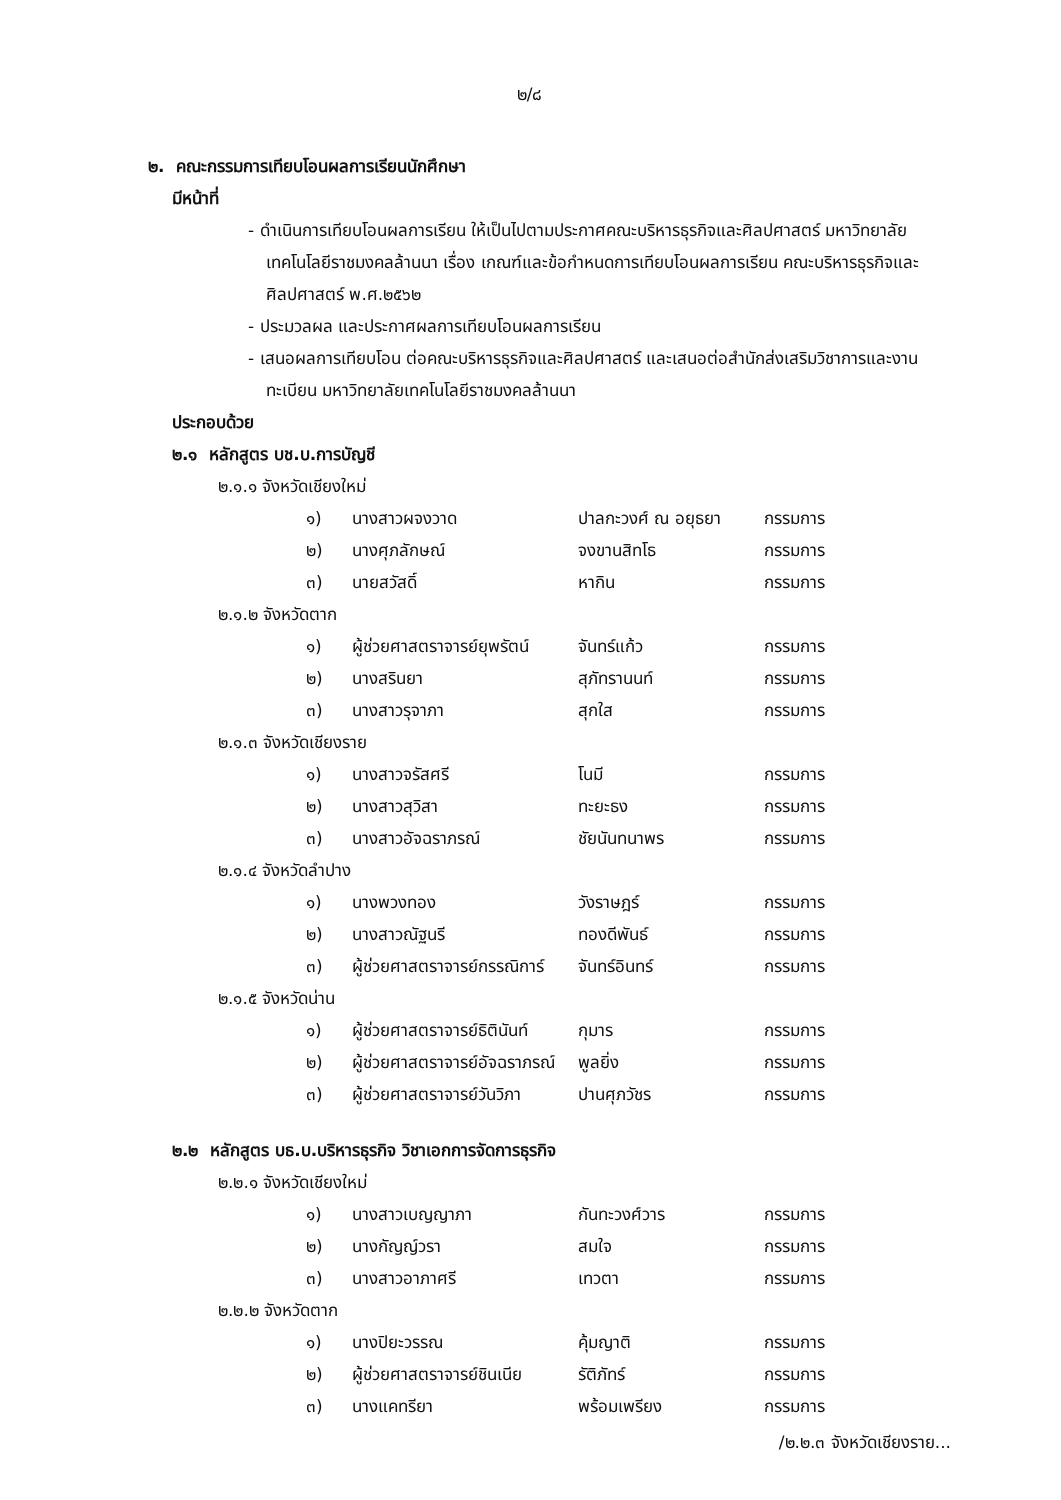๒/๘
๒. คณะกรรมการเทียบโอนผลการเรียนนักศึกษา
มีหน้าที่
- ดำเนินการเทียบโอนผลการเรียน ให้เป็นไปตามประกาศคณะบริหารธุรกิจและศิลปศาสตร์ มหาวิทยาลัยเทคโนโลยีราชมงคลล้านนา เรื่อง เกณฑ์และข้อกำหนดการเทียบโอนผลการเรียน คณะบริหารธุรกิจและศิลปศาสตร์ พ.ศ.๒๕๖๒
- ประมวลผล และประกาศผลการเทียบโอนผลการเรียน
- เสนอผลการเทียบโอน ต่อคณะบริหารธุรกิจและศิลปศาสตร์ และเสนอต่อสำนักส่งเสริมวิชาการและงานทะเบียน มหาวิทยาลัยเทคโนโลยีราชมงคลล้านนา
ประกอบด้วย
๒.๑ หลักสูตร บช.บ.การบัญชี
๒.๑.๑ จังหวัดเชียงใหม่
| ๑) | นางสาวผจงวาด | ปาลกะวงศ์ ณ อยุธยา | กรรมการ |
| ๒) | นางศุภลักษณ์ | จงขานสิทโธ | กรรมการ |
| ๓) | นายสวัสดิ์ | หากิน | กรรมการ |
๒.๑.๒ จังหวัดตาก
| ๑) | ผู้ช่วยศาสตราจารย์ยุพรัตน์ | จันทร์แก้ว | กรรมการ |
| ๒) | นางสรินยา | สุภัทรานนท์ | กรรมการ |
| ๓) | นางสาวรุจาภา | สุกใส | กรรมการ |
๒.๑.๓ จังหวัดเชียงราย
| ๑) | นางสาวจรัสศรี | โนมี | กรรมการ |
| ๒) | นางสาวสุวิสา | ทะยะธง | กรรมการ |
| ๓) | นางสาวอัจฉราภรณ์ | ชัยนันทนาพร | กรรมการ |
๒.๑.๔ จังหวัดลำปาง
| ๑) | นางพวงทอง | วังราษฎร์ | กรรมการ |
| ๒) | นางสาวณัฐนรี | ทองดีพันธ์ | กรรมการ |
| ๓) | ผู้ช่วยศาสตราจารย์กรรณิการ์ | จันทร์อินทร์ | กรรมการ |
๒.๑.๕ จังหวัดน่าน
| ๑) | ผู้ช่วยศาสตราจารย์ธิตินันท์ | กุมาร | กรรมการ |
| ๒) | ผู้ช่วยศาสตราจารย์อัจฉราภรณ์ | พูลยิ่ง | กรรมการ |
| ๓) | ผู้ช่วยศาสตราจารย์วันวิภา | ปานศุภวัชร | กรรมการ |
๒.๒ หลักสูตร บธ.บ.บริหารธุรกิจ วิชาเอกการจัดการธุรกิจ
๒.๒.๑ จังหวัดเชียงใหม่
| ๑) | นางสาวเบญญาภา | กันทะวงศ์วาร | กรรมการ |
| ๒) | นางกัญญ์วรา | สมใจ | กรรมการ |
| ๓) | นางสาวอาภาศรี | เทวตา | กรรมการ |
๒.๒.๒ จังหวัดตาก
| ๑) | นางปิยะวรรณ | คุ้มญาติ | กรรมการ |
| ๒) | ผู้ช่วยศาสตราจารย์ชินเนีย | รัติภัทร์ | กรรมการ |
| ๓) | นางแคทรียา | พร้อมเพรียง | กรรมการ |
/๒.๒.๓ จังหวัดเชียงราย...